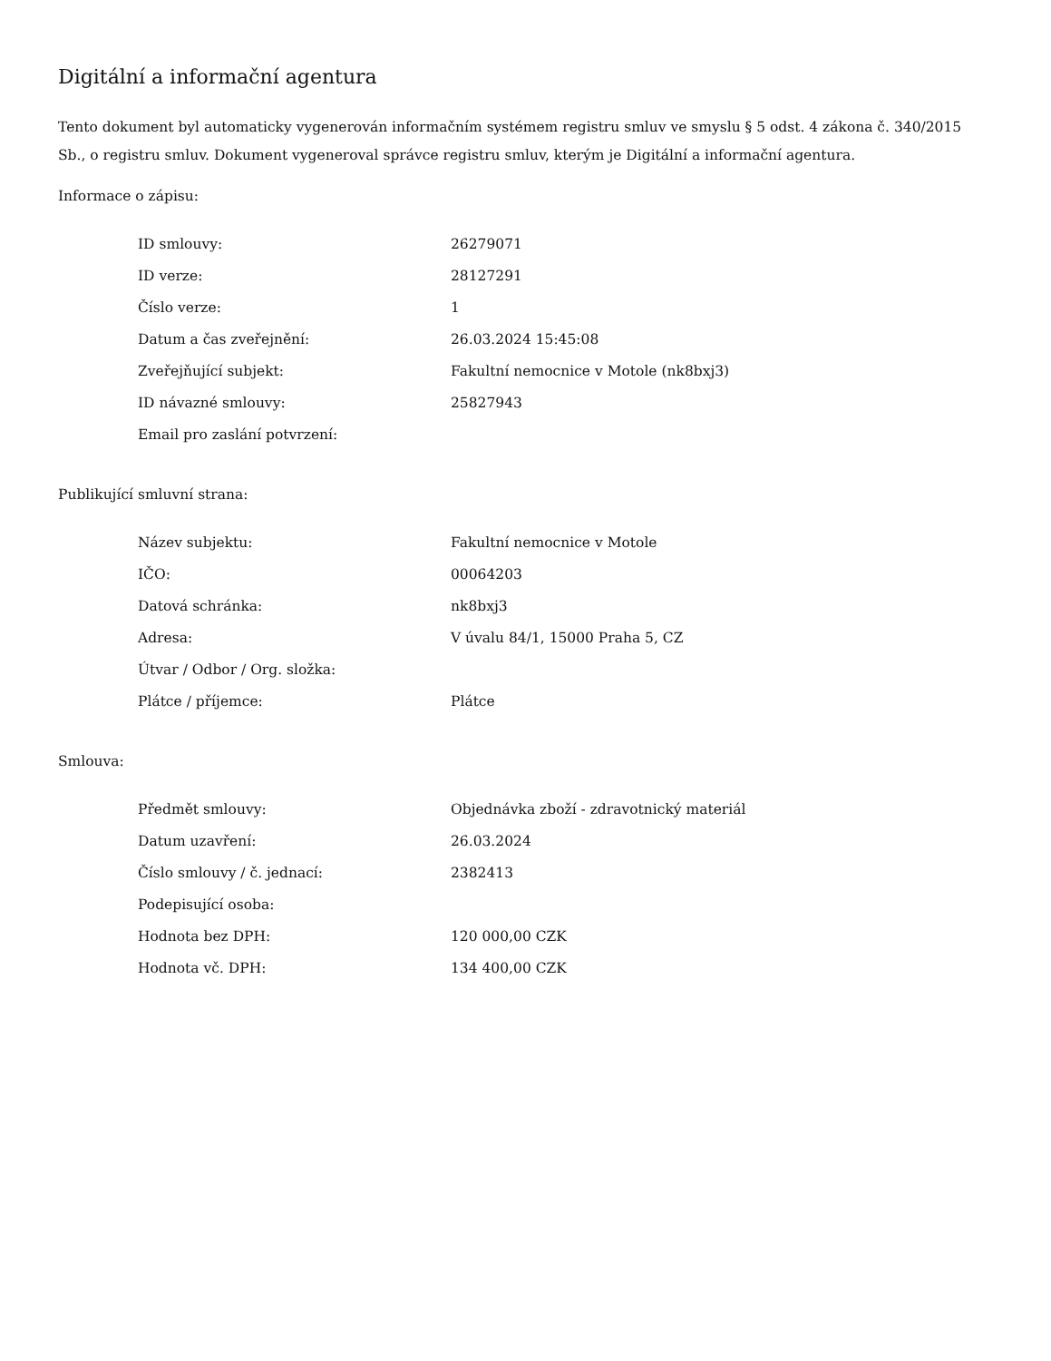Digitální a informační agentura
Tento dokument byl automaticky vygenerován informačním systémem registru smluv ve smyslu § 5 odst. 4 zákona č. 340/2015 Sb., o registru smluv. Dokument vygeneroval správce registru smluv, kterým je Digitální a informační agentura.
Informace o zápisu:
| ID smlouvy: | 26279071 |
| ID verze: | 28127291 |
| Číslo verze: | 1 |
| Datum a čas zveřejnění: | 26.03.2024 15:45:08 |
| Zveřejňující subjekt: | Fakultní nemocnice v Motole (nk8bxj3) |
| ID návazné smlouvy: | 25827943 |
| Email pro zaslání potvrzení: | |
Publikující smluvní strana:
| Název subjektu: | Fakultní nemocnice v Motole |
| IČO: | 00064203 |
| Datová schránka: | nk8bxj3 |
| Adresa: | V úvalu 84/1, 15000 Praha 5, CZ |
| Útvar / Odbor / Org. složka: | |
| Plátce / příjemce: | Plátce |
Smlouva:
| Předmět smlouvy: | Objednávka zboží - zdravotnický materiál |
| Datum uzavření: | 26.03.2024 |
| Číslo smlouvy / č. jednací: | 2382413 |
| Podepisující osoba: | |
| Hodnota bez DPH: | 120 000,00 CZK |
| Hodnota vč. DPH: | 134 400,00 CZK |